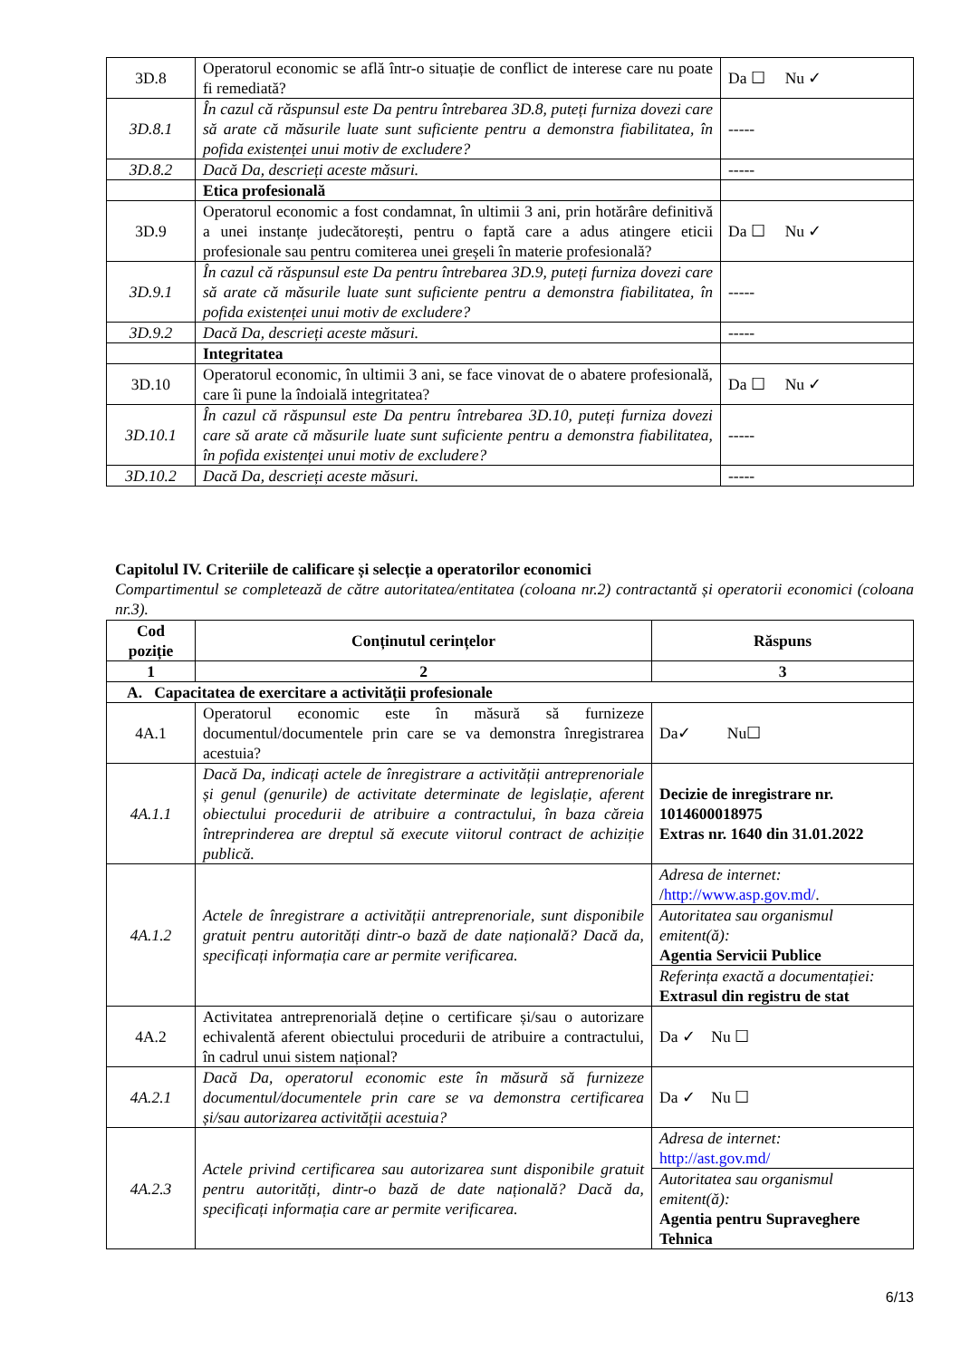| 3D.8 | Operatorul economic se află într-o situație de conflict de interese care nu poate fi remediată? | Da ☐ Nu ✓ |
| 3D.8.1 | În cazul că răspunsul este Da pentru întrebarea 3D.8, puteți furniza dovezi care să arate că măsurile luate sunt suficiente pentru a demonstra fiabilitatea, în pofida existenței unui motiv de excludere? | ----- |
| 3D.8.2 | Dacă Da, descrieți aceste măsuri. | ----- |
| | Etica profesională | |
| 3D.9 | Operatorul economic a fost condamnat, în ultimii 3 ani, prin hotărâre definitivă a unei instanțe judecătorești, pentru o faptă care a adus atingere eticii profesionale sau pentru comiterea unei greșeli în materie profesională? | Da ☐ Nu ✓ |
| 3D.9.1 | În cazul că răspunsul este Da pentru întrebarea 3D.9, puteți furniza dovezi care să arate că măsurile luate sunt suficiente pentru a demonstra fiabilitatea, în pofida existenței unui motiv de excludere? | ----- |
| 3D.9.2 | Dacă Da, descrieți aceste măsuri. | ----- |
| | Integritatea | |
| 3D.10 | Operatorul economic, în ultimii 3 ani, se face vinovat de o abatere profesională, care îi pune la îndoială integritatea? | Da ☐ Nu ✓ |
| 3D.10.1 | În cazul că răspunsul este Da pentru întrebarea 3D.10, puteți furniza dovezi care să arate că măsurile luate sunt suficiente pentru a demonstra fiabilitatea, în pofida existenței unui motiv de excludere? | ----- |
| 3D.10.2 | Dacă Da, descrieți aceste măsuri. | ----- |
Capitolul IV. Criteriile de calificare și selecție a operatorilor economici
Compartimentul se completează de către autoritatea/entitatea (coloana nr.2) contractantă și operatorii economici (coloana nr.3).
| Cod poziție | Conținutul cerințelor | Răspuns |
| --- | --- | --- |
| 1 | 2 | 3 |
| A. Capacitatea de exercitare a activității profesionale | | |
| 4A.1 | Operatorul economic este în măsură să furnizeze documentul/documentele prin care se va demonstra înregistrarea acestuia? | Da✓ Nu☐ |
| 4A.1.1 | Dacă Da, indicați actele de înregistrare a activității antreprenoriale și genul (genurile) de activitate determinate de legislație, aferent obiectului procedurii de atribuire a contractului, în baza căreia întreprinderea are dreptul să execute viitorul contract de achiziție publică. | Decizie de inregistrare nr. 1014600018975 Extras nr. 1640 din 31.01.2022 |
| 4A.1.2 | Actele de înregistrare a activității antreprenoriale, sunt disponibile gratuit pentru autorități dintr-o bază de date națională? Dacă da, specificați informația care ar permite verificarea. | / Adresa de internet: / http://www.asp.gov.md/ . / / Autoritatea sau organismul emitent(ă): Agentia Servicii Publice / / Referința exactă a documentației: Extrasul din registru de stat / |
| 4A.2 | Activitatea antreprenorială deține o certificare și/sau o autorizare echivalentă aferent obiectului procedurii de atribuire a contractului, în cadrul unui sistem național? | Da ✓ Nu ☐ |
| 4A.2.1 | Dacă Da, operatorul economic este în măsură să furnizeze documentul/documentele prin care se va demonstra certificarea și/sau autorizarea activității acestuia? | Da ✓ Nu ☐ |
| 4A.2.3 | Actele privind certificarea sau autorizarea sunt disponibile gratuit pentru autorități, dintr-o bază de date națională? Dacă da, specificați informația care ar permite verificarea. | / Adresa de internet: http://ast.gov.md/ / / Autoritatea sau organismul emitent(ă): Agentia pentru Supraveghere Tehnica / |
6/13